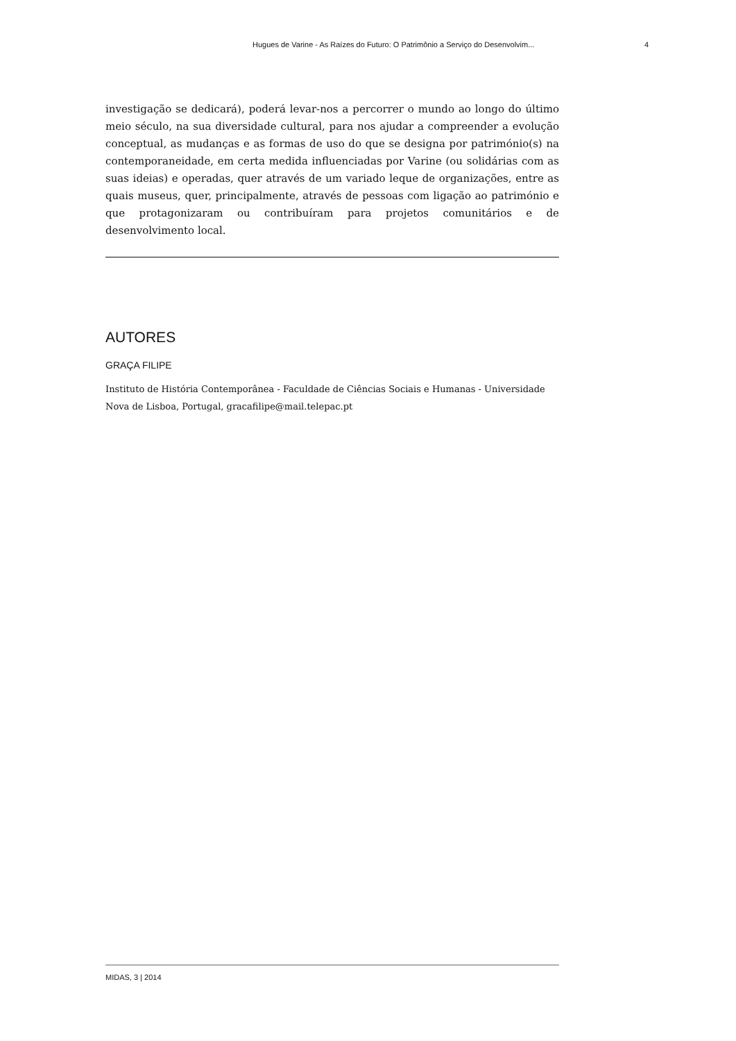Hugues de Varine - As Raízes do Futuro: O Patrimônio a Serviço do Desenvolvim... 4
investigação se dedicará), poderá levar-nos a percorrer o mundo ao longo do último meio século, na sua diversidade cultural, para nos ajudar a compreender a evolução conceptual, as mudanças e as formas de uso do que se designa por património(s) na contemporaneidade, em certa medida influenciadas por Varine (ou solidárias com as suas ideias) e operadas, quer através de um variado leque de organizações, entre as quais museus, quer, principalmente, através de pessoas com ligação ao património e que protagonizaram ou contribuíram para projetos comunitários e de desenvolvimento local.
AUTORES
GRAÇA FILIPE
Instituto de História Contemporânea - Faculdade de Ciências Sociais e Humanas - Universidade Nova de Lisboa, Portugal, gracafilipe@mail.telepac.pt
MIDAS, 3 | 2014